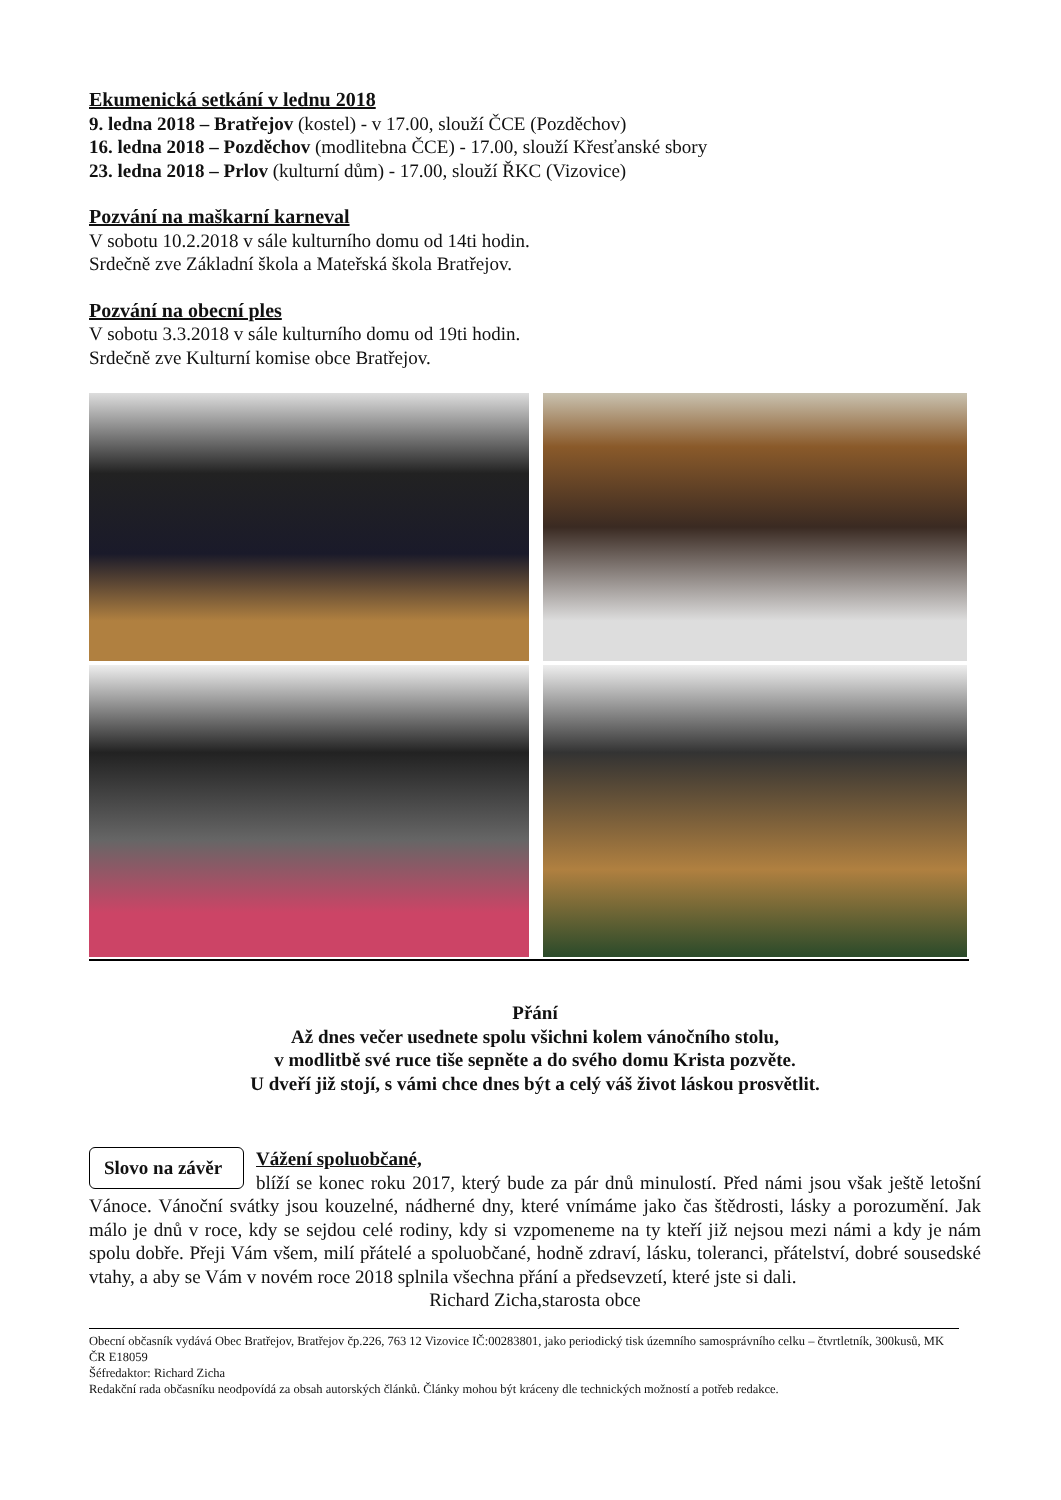Ekumenická setkání v lednu 2018
9. ledna 2018 – Bratřejov (kostel) - v 17.00, slouží ČCE (Pozděchov)
16. ledna 2018 – Pozděchov (modlitebna ČCE) - 17.00, slouží Křesťanské sbory
23. ledna 2018 – Prlov (kulturní dům) - 17.00, slouží ŘKC (Vizovice)
Pozvání na maškarní karneval
V sobotu 10.2.2018 v sále kulturního domu od 14ti hodin.
Srdečně zve Základní škola a Mateřská škola Bratřejov.
Pozvání na obecní ples
V sobotu 3.3.2018 v sále kulturního domu od 19ti hodin.
Srdečně zve Kulturní komise obce Bratřejov.
Přání
Až dnes večer usednete spolu všichni kolem vánočního stolu,
v modlitbě své ruce tiše sepněte a do svého domu Krista pozvěte.
U dveří již stojí, s vámi chce dnes být a celý váš život láskou prosvětlit.
Slovo na závěr
Vážení spoluobčané,
blíží se konec roku 2017, který bude za pár dnů minulostí. Před námi jsou však ještě letošní Vánoce. Vánoční svátky jsou kouzelné, nádherné dny, které vnímáme jako čas štědrosti, lásky a porozumění. Jak málo je dnů v roce, kdy se sejdou celé rodiny, kdy si vzpomeneme na ty kteří již nejsou mezi námi a kdy je nám spolu dobře. Přeji Vám všem, milí přátelé a spoluobčané, hodně zdraví, lásku, toleranci, přátelství, dobré sousedské vtahy, a aby se Vám v novém roce 2018 splnila všechna přání a předsevzetí, které jste si dali.
Richard Zicha,starosta obce
Obecní občasník vydává Obec Bratřejov, Bratřejov čp.226, 763 12 Vizovice IČ:00283801, jako periodický tisk územního samosprávního celku – čtvrtletník, 300kusů, MK ČR E18059
Šéfredaktor: Richard Zicha
Redakční rada občasníku neodpovídá za obsah autorských článků. Články mohou být kráceny dle technických možností a potřeb redakce.